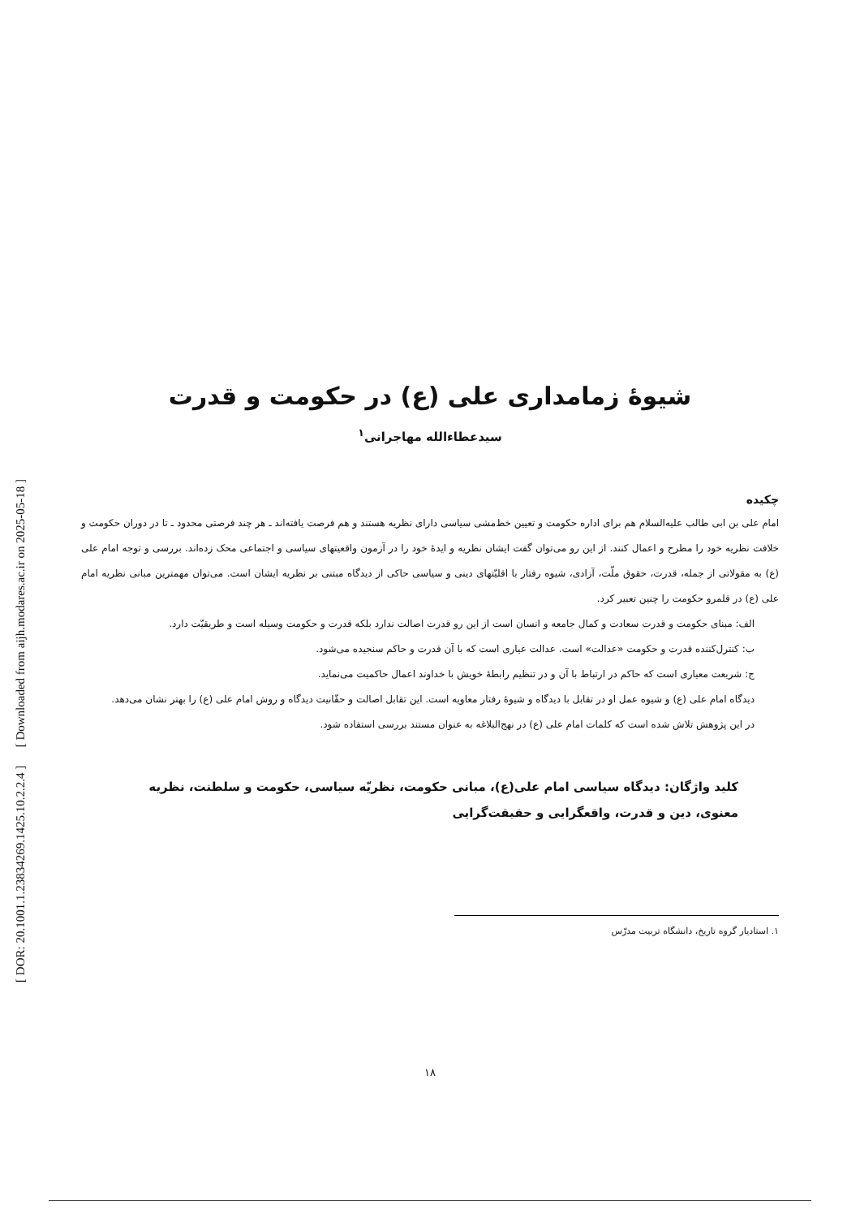[ DOR: 20.1001.1.23834269.1425.10.2.2.4 ] [ Downloaded from aijh.modares.ac.ir on 2025-05-18 ]
شیوهٔ زمامداری علی (ع) در حکومت و قدرت
سیدعطاءالله مهاجرانی<sup>۱</sup>
چکیده
امام علی بن ابی طالب علیه‌السلام هم برای اداره حکومت و تعیین خط‌مشی سیاسی دارای نظریه هستند و هم فرصت یافته‌اند ـ هر چند فرصتی محدود ـ تا در دوران حکومت و خلافت نظریه خود را مطرح و اعمال کنند. از این رو می‌توان گفت ایشان نظریه و ایدهٔ خود را در آزمون واقعیتهای سیاسی و اجتماعی محک زده‌اند. بررسی و توجه امام علی (ع) به مقولاتی از جمله، قدرت، حقوق ملّت، آزادی، شیوه رفتار با اقلیّتهای دینی و سیاسی حاکی از دیدگاه مبتنی بر نظریه ایشان است. می‌توان مهمترین مبانی نظریه امام علی (ع) در قلمرو حکومت را چنین تعبیر کرد.
الف: مبنای حکومت و قدرت سعادت و کمال جامعه و انسان است از این رو قدرت اصالت ندارد بلکه قدرت و حکومت وسیله است و طریقیّت دارد.
ب: کنترل‌کننده قدرت و حکومت «عدالت» است. عدالت عیاری است که با آن قدرت و حاکم سنجیده می‌شود.
ج: شریعت معیاری است که حاکم در ارتباط با آن و در تنظیم رابطهٔ خویش با خداوند اعمال حاکمیت می‌نماید.
دیدگاه امام علی (ع) و شیوه عمل او در تقابل با دیدگاه و شیوهٔ رفتار معاویه است. این تقابل اصالت و حقّانیت دیدگاه و روش امام علی (ع) را بهتر نشان می‌دهد.
در این پژوهش تلاش شده است که کلمات امام علی (ع) در نهج‌البلاغه به عنوان مستند بررسی استفاده شود.
کلید واژگان: دیدگاه سیاسی امام علی(ع)، مبانی حکومت، نظریّه سیاسی، حکومت و سلطنت، نظریه معنوی، دین و قدرت، واقعگرایی و حقیقت‌گرایی
۱. استادیار گروه تاریخ، دانشگاه تربیت مدرّس
۱۸